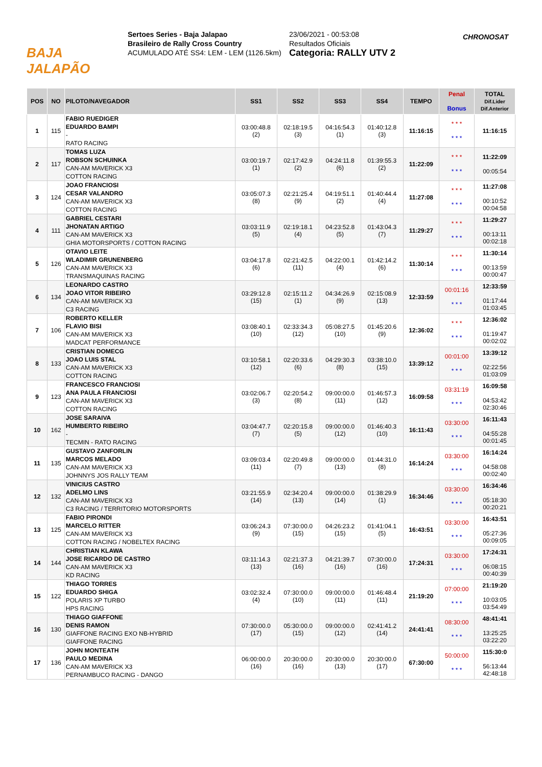BAJA JALAPÃO
Sertoes Series - Baja Jalapao
Brasileiro de Rally Cross Country
ACUMULADO ATÉ SS4: LEM - LEM (1126.5km)
23/06/2021 - 00:53:08
Resultados Oficiais
Categoria: RALLY UTV 2
CHRONOSAT
| POS | NO | PILOTO/NAVEGADOR | SS1 | SS2 | SS3 | SS4 | TEMPO | Penal Bonus | TOTAL Dif.Lider Dif.Anterior |
| --- | --- | --- | --- | --- | --- | --- | --- | --- | --- |
| 1 | 115 | FABIO RUEDIGER EDUARDO BAMPI - RATO RACING | 03:00:48.8 (2) | 02:18:19.5 (3) | 04:16:54.3 (1) | 01:40:12.8 (3) | 11:16:15 | * * * * * * | 11:16:15 |
| 2 | 117 | TOMAS LUZA ROBSON SCHUINKA CAN-AM MAVERICK X3 COTTON RACING | 03:00:19.7 (1) | 02:17:42.9 (2) | 04:24:11.8 (6) | 01:39:55.3 (2) | 11:22:09 | * * * * * * | 11:22:09 00:05:54 |
| 3 | 124 | JOAO FRANCIOSI CESAR VALANDRO CAN-AM MAVERICK X3 COTTON RACING | 03:05:07.3 (8) | 02:21:25.4 (9) | 04:19:51.1 (2) | 01:40:44.4 (4) | 11:27:08 | * * * * * * | 11:27:08 00:10:52 00:04:58 |
| 4 | 111 | GABRIEL CESTARI JHONATAN ARTIGO CAN-AM MAVERICK X3 GHIA MOTORSPORTS / COTTON RACING | 03:03:11.9 (5) | 02:19:18.1 (4) | 04:23:52.8 (5) | 01:43:04.3 (7) | 11:29:27 | * * * * * * | 11:29:27 00:13:11 00:02:18 |
| 5 | 126 | OTAVIO LEITE WLADIMIR GRUNENBERG CAN-AM MAVERICK X3 TRANSMAQUINAS RACING | 03:04:17.8 (6) | 02:21:42.5 (11) | 04:22:00.1 (4) | 01:42:14.2 (6) | 11:30:14 | * * * * * * | 11:30:14 00:13:59 00:00:47 |
| 6 | 134 | LEONARDO CASTRO JOAO VITOR RIBEIRO CAN-AM MAVERICK X3 C3 RACING | 03:29:12.8 (15) | 02:15:11.2 (1) | 04:34:26.9 (9) | 02:15:08.9 (13) | 12:33:59 | 00:01:16 * * * | 12:33:59 01:17:44 01:03:45 |
| 7 | 106 | ROBERTO KELLER FLAVIO BISI CAN-AM MAVERICK X3 MADCAT PERFORMANCE | 03:08:40.1 (10) | 02:33:34.3 (12) | 05:08:27.5 (10) | 01:45:20.6 (9) | 12:36:02 | * * * * * * | 12:36:02 01:19:47 00:02:02 |
| 8 | 133 | CRISTIAN DOMECG JOAO LUIS STAL CAN-AM MAVERICK X3 COTTON RACING | 03:10:58.1 (12) | 02:20:33.6 (6) | 04:29:30.3 (8) | 03:38:10.0 (15) | 13:39:12 | 00:01:00 * * * | 13:39:12 02:22:56 01:03:09 |
| 9 | 123 | FRANCESCO FRANCIOSI ANA PAULA FRANCIOSI CAN-AM MAVERICK X3 COTTON RACING | 03:02:06.7 (3) | 02:20:54.2 (8) | 09:00:00.0 (11) | 01:46:57.3 (12) | 16:09:58 | 03:31:19 * * * | 16:09:58 04:53:42 02:30:46 |
| 10 | 162 | JOSE SARAIVA HUMBERTO RIBEIRO - TECMIN - RATO RACING | 03:04:47.7 (7) | 02:20:15.8 (5) | 09:00:00.0 (12) | 01:46:40.3 (10) | 16:11:43 | 03:30:00 * * * | 16:11:43 04:55:28 00:01:45 |
| 11 | 135 | GUSTAVO ZANFORLIN MARCOS MELADO CAN-AM MAVERICK X3 JOHNNYS JOS RALLY TEAM | 03:09:03.4 (11) | 02:20:49.8 (7) | 09:00:00.0 (13) | 01:44:31.0 (8) | 16:14:24 | 03:30:00 * * * | 16:14:24 04:58:08 00:02:40 |
| 12 | 132 | VINICIUS CASTRO ADELMO LINS CAN-AM MAVERICK X3 C3 RACING / TERRITORIO MOTORSPORTS | 03:21:55.9 (14) | 02:34:20.4 (13) | 09:00:00.0 (14) | 01:38:29.9 (1) | 16:34:46 | 03:30:00 * * * | 16:34:46 05:18:30 00:20:21 |
| 13 | 125 | FABIO PIRONDI MARCELO RITTER CAN-AM MAVERICK X3 COTTON RACING / NOBELTEX RACING | 03:06:24.3 (9) | 07:30:00.0 (15) | 04:26:23.2 (15) | 01:41:04.1 (5) | 16:43:51 | 03:30:00 * * * | 16:43:51 05:27:36 00:09:05 |
| 14 | 144 | CHRISTIAN KLAWA JOSE RICARDO DE CASTRO CAN-AM MAVERICK X3 KD RACING | 03:11:14.3 (13) | 02:21:37.3 (16) | 04:21:39.7 (16) | 07:30:00.0 (16) | 17:24:31 | 03:30:00 * * * | 17:24:31 06:08:15 00:40:39 |
| 15 | 122 | THIAGO TORRES EDUARDO SHIGA POLARIS XP TURBO HPS RACING | 03:02:32.4 (4) | 07:30:00.0 (10) | 09:00:00.0 (11) | 01:46:48.4 (11) | 21:19:20 | 07:00:00 * * * | 21:19:20 10:03:05 03:54:49 |
| 16 | 130 | THIAGO GIAFFONE DENIS RAMON GIAFFONE RACING EXO NB-HYBRID GIAFFONE RACING | 07:30:00.0 (17) | 05:30:00.0 (15) | 09:00:00.0 (12) | 02:41:41.2 (14) | 24:41:41 | 08:30:00 * * * | 48:41:41 13:25:25 03:22:20 |
| 17 | 136 | JOHN MONTEATH PAULO MEDINA CAN-AM MAVERICK X3 PERNAMBUCO RACING - DANGO | 06:00:00.0 (16) | 20:30:00.0 (16) | 20:30:00.0 (13) | 20:30:00.0 (17) | 67:30:00 | 50:00:00 * * * | 115:30:0 56:13:44 42:48:18 |